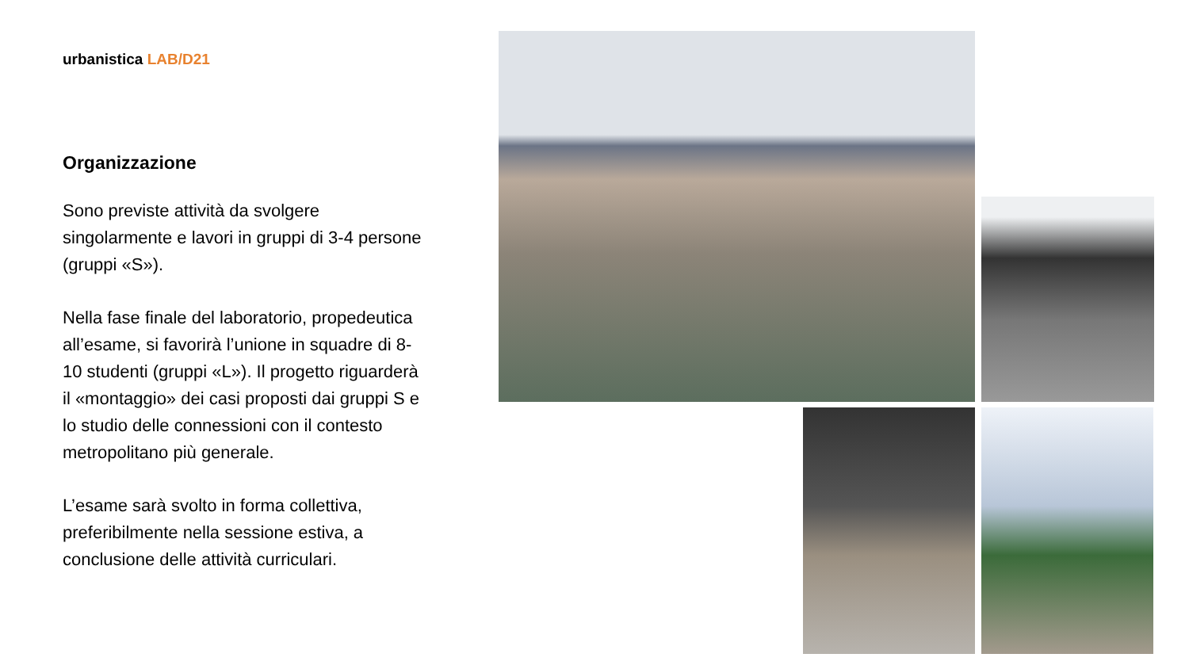urbanistica LAB/D21
Organizzazione
Sono previste attività da svolgere singolarmente e lavori in gruppi di 3-4 persone (gruppi «S»).
Nella fase finale del laboratorio, propedeutica all’esame, si favorirà l’unione in squadre di 8-10 studenti (gruppi «L»). Il progetto riguarderà il «montaggio» dei casi proposti dai gruppi S e lo studio delle connessioni con il contesto metropolitano più generale.
L’esame sarà svolto in forma collettiva, preferibilmente nella sessione estiva, a conclusione delle attività curriculari.